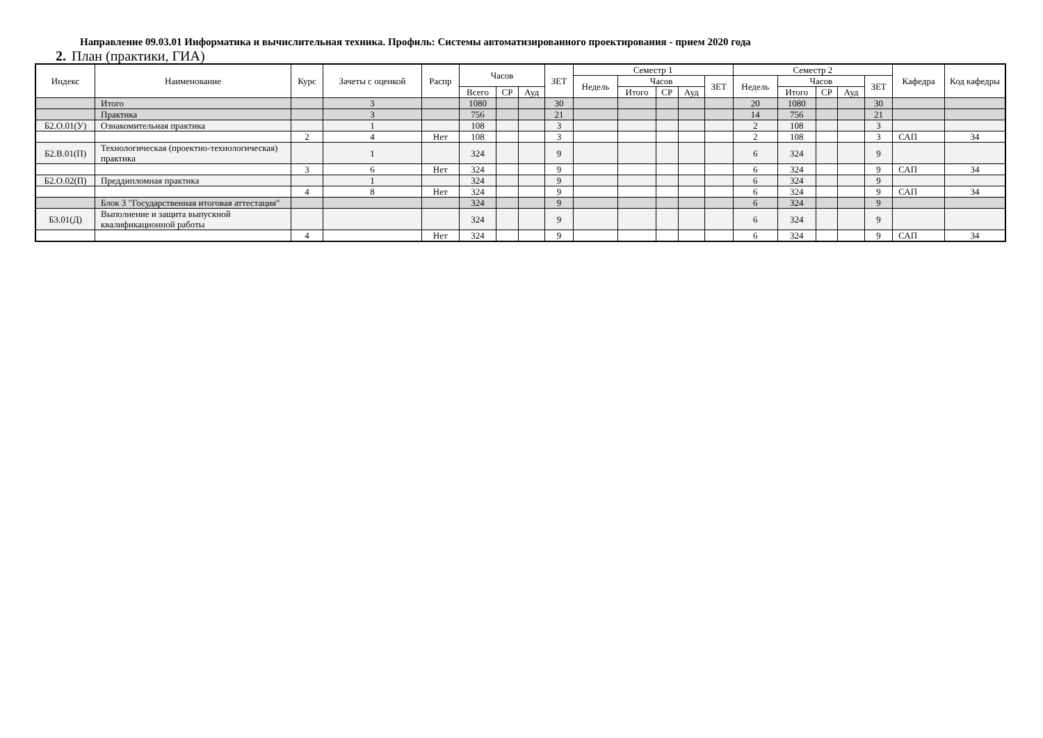Направление 09.03.01 Информатика и вычислительная техника. Профиль: Системы автоматизированного проектирования - прием 2020 года
2. План (практики, ГИА)
| Индекс | Наименование | Курс | Зачеты с оценкой | Распр | Часов | | | ЗЕТ | Семестр 1 | | | | | Семестр 2 | | | | | Кафедра | Код кафедры |
| --- | --- | --- | --- | --- | --- | --- | --- | --- | --- | --- | --- | --- | --- | --- | --- | --- | --- | --- | --- | --- |
| | | | | | | | | | Недель | Часов | | | ЗЕТ | Недель | Часов | | | ЗЕТ | | |
| | | | | | Всего | СР | Ауд | | | Итого | СР | Ауд | | | Итого | СР | Ауд | | | |
| | Итого | | 3 | | 1080 | | | 30 | | | | | | 20 | 1080 | | | 30 | | |
| | Практика | | 3 | | 756 | | | 21 | | | | | | 14 | 756 | | | 21 | | |
| Б2.О.01(У) | Ознакомительная практика | | 1 | | 108 | | | 3 | | | | | | 2 | 108 | | | 3 | | |
| | | 2 | 4 | Нет | 108 | | | 3 | | | | | | 2 | 108 | | | 3 | САП | 34 |
| Б2.В.01(П) | Технологическая (проектно-технологическая) практика | | 1 | | 324 | | | 9 | | | | | | 6 | 324 | | | 9 | | |
| | | 3 | 6 | Нет | 324 | | | 9 | | | | | | 6 | 324 | | | 9 | САП | 34 |
| Б2.О.02(П) | Преддипломная практика | | 1 | | 324 | | | 9 | | | | | | 6 | 324 | | | 9 | | |
| | | 4 | 8 | Нет | 324 | | | 9 | | | | | | 6 | 324 | | | 9 | САП | 34 |
| | Блок 3 "Государственная итоговая аттестация" | | | | 324 | | | 9 | | | | | | 6 | 324 | | | 9 | | |
| Б3.01(Д) | Выполнение и защита выпускной квалификационной работы | | | | 324 | | | 9 | | | | | | 6 | 324 | | | 9 | | |
| | | 4 | | Нет | 324 | | | 9 | | | | | | 6 | 324 | | | 9 | САП | 34 |